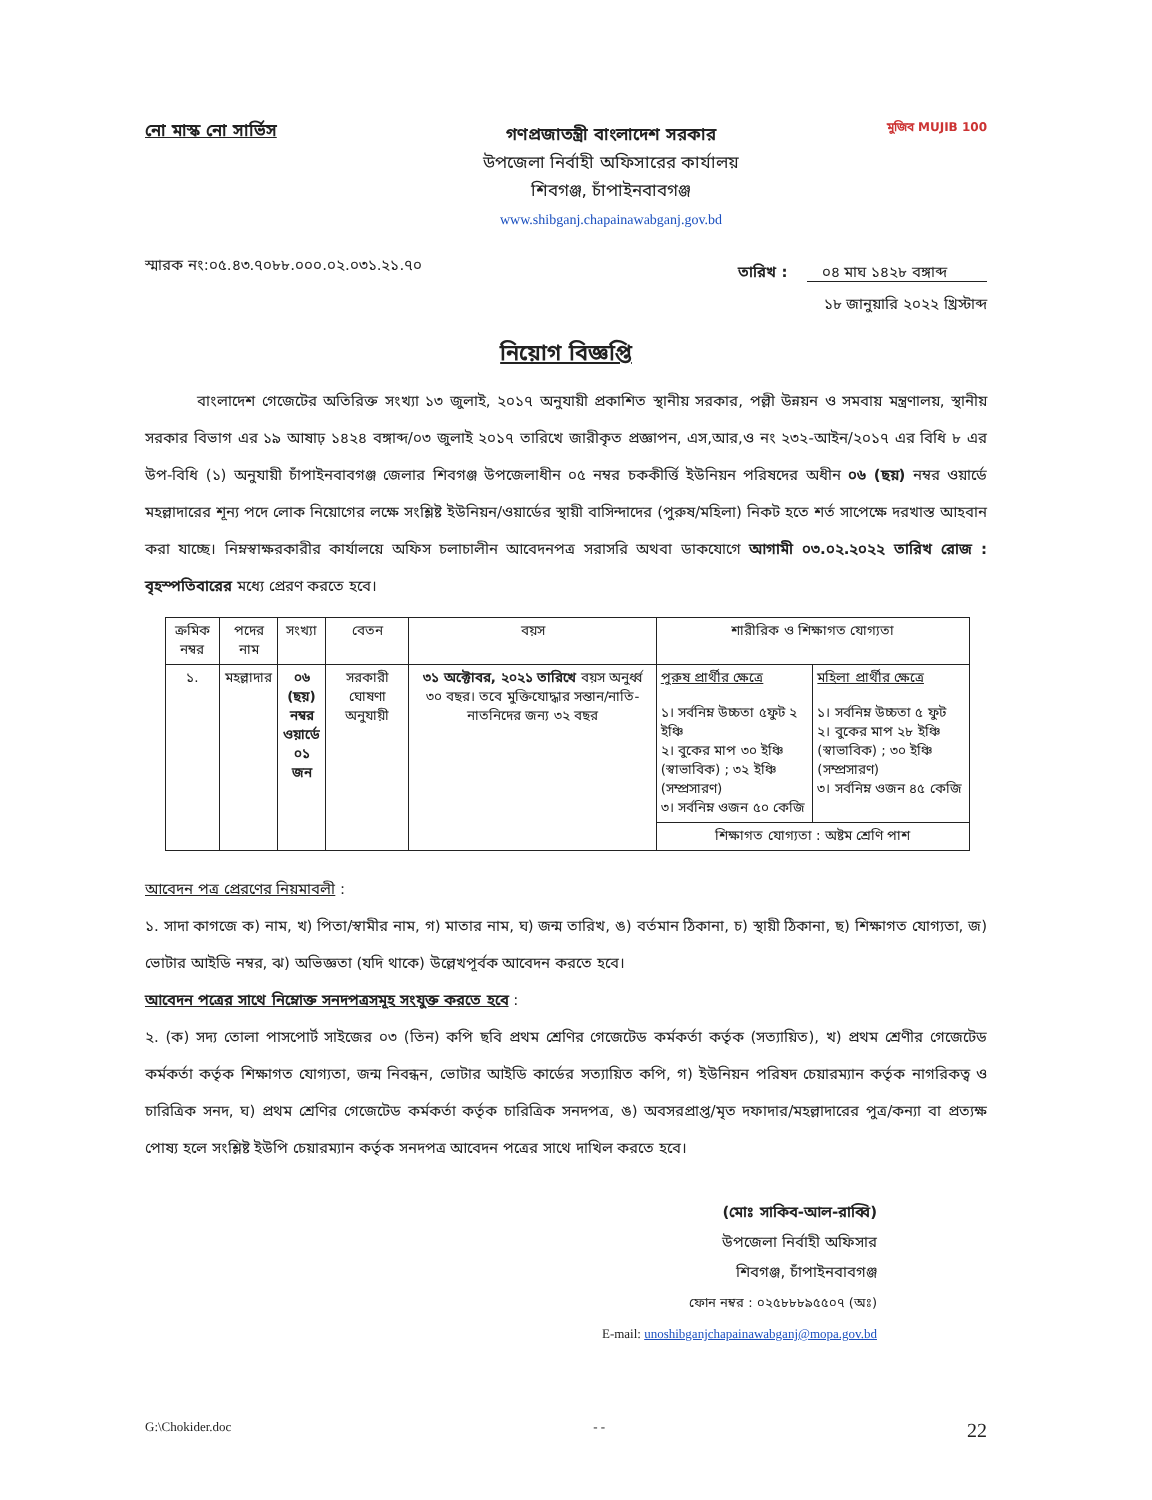নো মাস্ক নো সার্ভিস
গণপ্রজাতন্ত্রী বাংলাদেশ সরকার
উপজেলা নির্বাহী অফিসারের কার্যালয়
শিবগঞ্জ, চাঁপাইনবাবগঞ্জ
www.shibganj.chapainawabganj.gov.bd
মুজিব MUJIB 100
স্মারক নং:০৫.৪৩.৭০৮৮.০০০.০২.০৩১.২১.৭০
তারিখ : ০৪ মাঘ ১৪২৮ বঙ্গাব্দ
১৮ জানুয়ারি ২০২২ খ্রিস্টাব্দ
নিয়োগ বিজ্ঞপ্তি
বাংলাদেশ গেজেটের অতিরিক্ত সংখ্যা ১৩ জুলাই, ২০১৭ অনুযায়ী প্রকাশিত স্থানীয় সরকার, পল্লী উন্নয়ন ও সমবায় মন্ত্রণালয়, স্থানীয় সরকার বিভাগ এর ১৯ আষাঢ় ১৪২৪ বঙ্গাব্দ/০৩ জুলাই ২০১৭ তারিখে জারীকৃত প্রজ্ঞাপন, এস,আর,ও নং ২৩২-আইন/২০১৭ এর বিধি ৮ এর উপ-বিধি (১) অনুযায়ী চাঁপাইনবাবগঞ্জ জেলার শিবগঞ্জ উপজেলাধীন ০৫ নম্বর চককীর্ত্তি ইউনিয়ন পরিষদের অধীন ০৬ (ছয়) নম্বর ওয়ার্ডে মহল্লাদারের শূন্য পদে লোক নিয়োগের লক্ষে সংশ্লিষ্ট ইউনিয়ন/ওয়ার্ডের স্থায়ী বাসিন্দাদের (পুরুষ/মহিলা) নিকট হতে শর্ত সাপেক্ষে দরখাস্ত আহবান করা যাচ্ছে। নিম্নস্বাক্ষরকারীর কার্যালয়ে অফিস চলাচালীন আবেদনপত্র সরাসরি অথবা ডাকযোগে আগামী ০৩.০২.২০২২ তারিখ রোজ : বৃহস্পতিবারের মধ্যে প্রেরণ করতে হবে।
| ক্রমিক নম্বর | পদের নাম | সংখ্যা | বেতন | বয়স | শারীরিক ও শিক্ষাগত যোগ্যতা | |
| --- | --- | --- | --- | --- | --- | --- |
| ১. | মহল্লাদার | ০৬ (ছয়) নম্বর ওয়ার্ডে ০১ জন | সরকারী ঘোষণা অনুযায়ী | ৩১ অক্টোবর, ২০২১ তারিখে বয়স অনুর্ধ্ব ৩০ বছর। তবে মুক্তিযোদ্ধার সন্তান/নাতি-নাতনিদের জন্য ৩২ বছর | পুরুষ প্রার্থীর ক্ষেত্রে ১। সর্বনিম্ন উচ্চতা ৫ফুট ২ ইঞ্চি ২। বুকের মাপ ৩০ ইঞ্চি (স্বাভাবিক) ; ৩২ ইঞ্চি (সম্প্রসারণ) ৩। সর্বনিম্ন ওজন ৫০ কেজি | মহিলা প্রার্থীর ক্ষেত্রে ১। সর্বনিম্ন উচ্চতা ৫ ফুট ২। বুকের মাপ ২৮ ইঞ্চি (স্বাভাবিক) ; ৩০ ইঞ্চি (সম্প্রসারণ) ৩। সর্বনিম্ন ওজন ৪৫ কেজি |
| | | | | | শিক্ষাগত যোগ্যতা : অষ্টম শ্রেণি পাশ | |
আবেদন পত্র প্রেরণের নিয়মাবলী :
১. সাদা কাগজে ক) নাম, খ) পিতা/স্বামীর নাম, গ) মাতার নাম, ঘ) জন্ম তারিখ, ঙ) বর্তমান ঠিকানা, চ) স্থায়ী ঠিকানা, ছ) শিক্ষাগত যোগ্যতা, জ) ভোটার আইডি নম্বর, ঝ) অভিজ্ঞতা (যদি থাকে) উল্লেখপূর্বক আবেদন করতে হবে।
আবেদন পত্রের সাথে নিম্নোক্ত সনদপত্রসমূহ সংযুক্ত করতে হবে :
২. (ক) সদ্য তোলা পাসপোর্ট সাইজের ০৩ (তিন) কপি ছবি প্রথম শ্রেণির গেজেটেড কর্মকর্তা কর্তৃক (সত্যায়িত), খ) প্রথম শ্রেণীর গেজেটেড কর্মকর্তা কর্তৃক শিক্ষাগত যোগ্যতা, জন্ম নিবন্ধন, ভোটার আইডি কার্ডের সত্যায়িত কপি, গ) ইউনিয়ন পরিষদ চেয়ারম্যান কর্তৃক নাগরিকত্ব ও চারিত্রিক সনদ, ঘ) প্রথম শ্রেণির গেজেটেড কর্মকর্তা কর্তৃক চারিত্রিক সনদপত্র, ঙ) অবসরপ্রাপ্ত/মৃত দফাদার/মহল্লাদারের পুত্র/কন্যা বা প্রত্যক্ষ পোষ্য হলে সংশ্লিষ্ট ইউপি চেয়ারম্যান কর্তৃক সনদপত্র আবেদন পত্রের সাথে দাখিল করতে হবে।
(মোঃ সাকিব-আল-রাব্বি)
উপজেলা নির্বাহী অফিসার
শিবগঞ্জ, চাঁপাইনবাবগঞ্জ
ফোন নম্বর : ০২৫৮৮৮৯৫৫০৭ (অঃ)
E-mail: unoshibganjchapainawabganj@mopa.gov.bd
G:\Chokider.doc - - 22